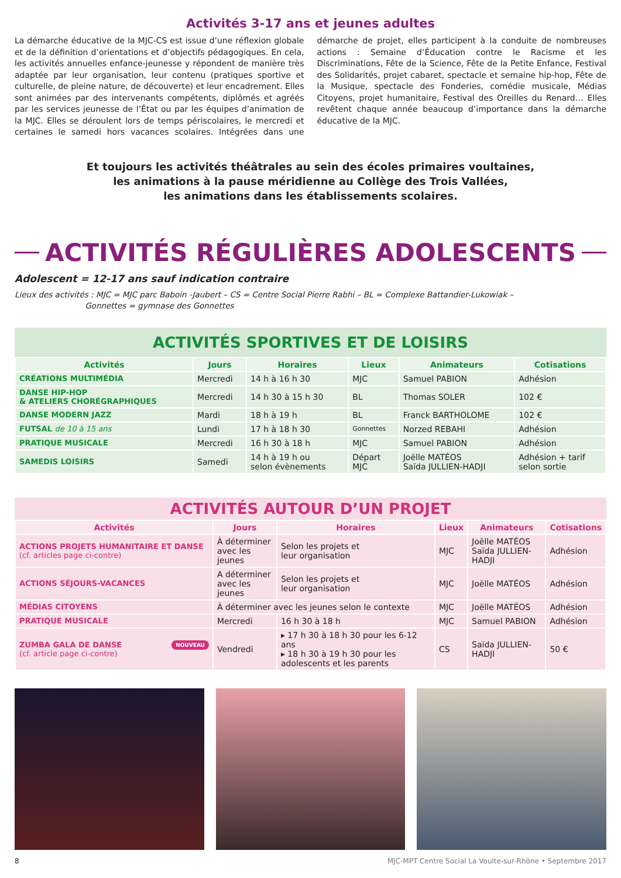Activités 3-17 ans et jeunes adultes
La démarche éducative de la MJC-CS est issue d’une réflexion globale et de la définition d’orientations et d’objectifs pédagogiques. En cela, les activités annuelles enfance-jeunesse y répondent de manière très adaptée par leur organisation, leur contenu (pratiques sportive et culturelle, de pleine nature, de découverte) et leur encadrement. Elles sont animées par des intervenants compétents, diplômés et agréés par les services jeunesse de l’État ou par les équipes d’animation de la MJC. Elles se déroulent lors de temps périscolaires, le mercredi et certaines le samedi hors vacances scolaires. Intégrées dans une démarche de projet, elles participent à la conduite de nombreuses actions : Semaine d’Éducation contre le Racisme et les Discriminations, Fête de la Science, Fête de la Petite Enfance, Festival des Solidarités, projet cabaret, spectacle et semaine hip-hop, Fête de la Musique, spectacle des Fonderies, comédie musicale, Médias Citoyens, projet humanitaire, Festival des Oreilles du Renard… Elles revêtent chaque année beaucoup d’importance dans la démarche éducative de la MJC.
Et toujours les activités théâtrales au sein des écoles primaires voultaines,
les animations à la pause méridienne au Collège des Trois Vallées,
les animations dans les établissements scolaires.
ACTIVITÉS RÉGULIÈRES ADOLESCENTS
Adolescent = 12-17 ans sauf indication contraire
Lieux des activités : MJC = MJC parc Baboin -Jaubert – CS = Centre Social Pierre Rabhi – BL = Complexe Battandier-Lukowiak –
Gonnettes = gymnase des Gonnettes
ACTIVITÉS SPORTIVES ET DE LOISIRS
| Activités | Jours | Horaires | Lieux | Animateurs | Cotisations |
| --- | --- | --- | --- | --- | --- |
| CRÉATIONS MULTIMÉDIA | Mercredi | 14 h à 16 h 30 | MJC | Samuel PABION | Adhésion |
| DANSE HIP-HOP & ATELIERS CHORÉGRAPHIQUES | Mercredi | 14 h 30 à 15 h 30 | BL | Thomas SOLER | 102 € |
| DANSE MODERN JAZZ | Mardi | 18 h à 19 h | BL | Franck BARTHOLOME | 102 € |
| FUTSAL de 10 à 15 ans | Lundi | 17 h à 18 h 30 | Gonnettes | Norzed REBAHI | Adhésion |
| PRATIQUE MUSICALE | Mercredi | 16 h 30 à 18 h | MJC | Samuel PABION | Adhésion |
| SAMEDIS LOISIRS | Samedi | 14 h à 19 h ou selon évènements | Départ MJC | Joëlle MATÉOS Saïda JULLIEN-HADJI | Adhésion + tarif selon sortie |
ACTIVITÉS AUTOUR D’UN PROJET
| Activités | Jours | Horaires | Lieux | Animateurs | Cotisations |
| --- | --- | --- | --- | --- | --- |
| ACTIONS PROJETS HUMANITAIRE ET DANSE (cf. articles page ci-contre) | À déterminer avec les jeunes | Selon les projets et leur organisation | MJC | Joëlle MATÉOS Saïda JULLIEN-HADJI | Adhésion |
| ACTIONS SÉJOURS-VACANCES | A déterminer avec les jeunes | Selon les projets et leur organisation | MJC | Joëlle MATÉOS | Adhésion |
| MÉDIAS CITOYENS | À déterminer avec les jeunes selon le contexte | | MJC | Joëlle MATÉOS | Adhésion |
| PRATIQUE MUSICALE | Mercredi | 16 h 30 à 18 h | MJC | Samuel PABION | Adhésion |
| NOUVEAU ZUMBA GALA DE DANSE (cf. article page ci-contre) | Vendredi | ▸ 17 h 30 à 18 h 30 pour les 6-12 ans ▸ 18 h 30 à 19 h 30 pour les adolescents et les parents | CS | Saïda JULLIEN-HADJI | 50 € |
8 MJC-MPT Centre Social La Voulte-sur-Rhône • Septembre 2017